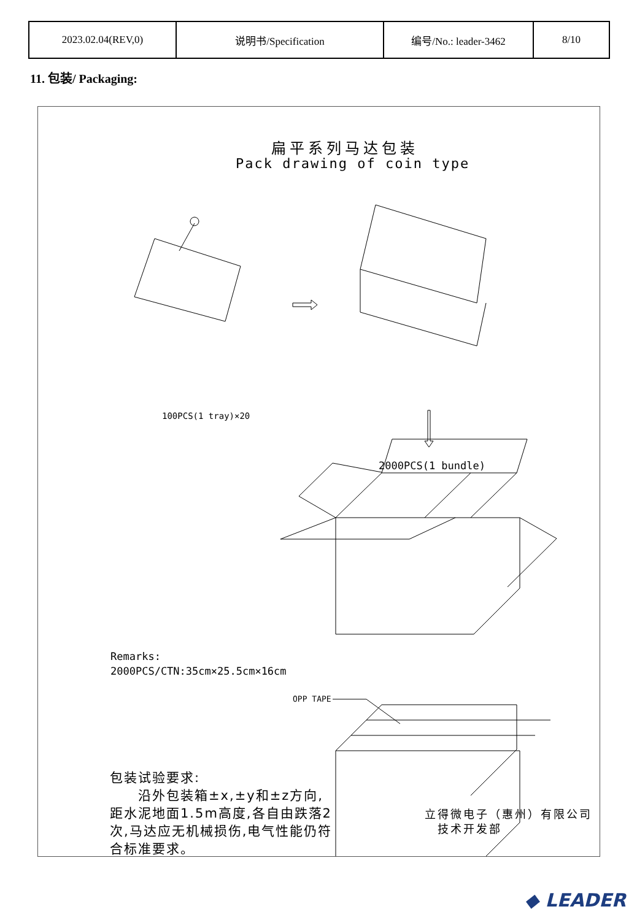| 2023.02.04(REV,0) | 说明书/Specification | 编号/No.: leader-3462 | 8/10 |
11. 包装/ Packaging:
扁平系列马达包装
Pack drawing of coin type
100PCS(1 tray)×20
2000PCS(1 bundle)
Remarks:
2000PCS/CTN:35cm×25.5cm×16cm
OPP TAPE
包装试验要求:
  沿外包装箱±x,±y和±z方向,距水泥地面1.5m高度,各自由跌落2次,马达应无机械损伤,电气性能仍符合标准要求。
立得微电子（惠州）有限公司
 技术开发部
◆ LEADER